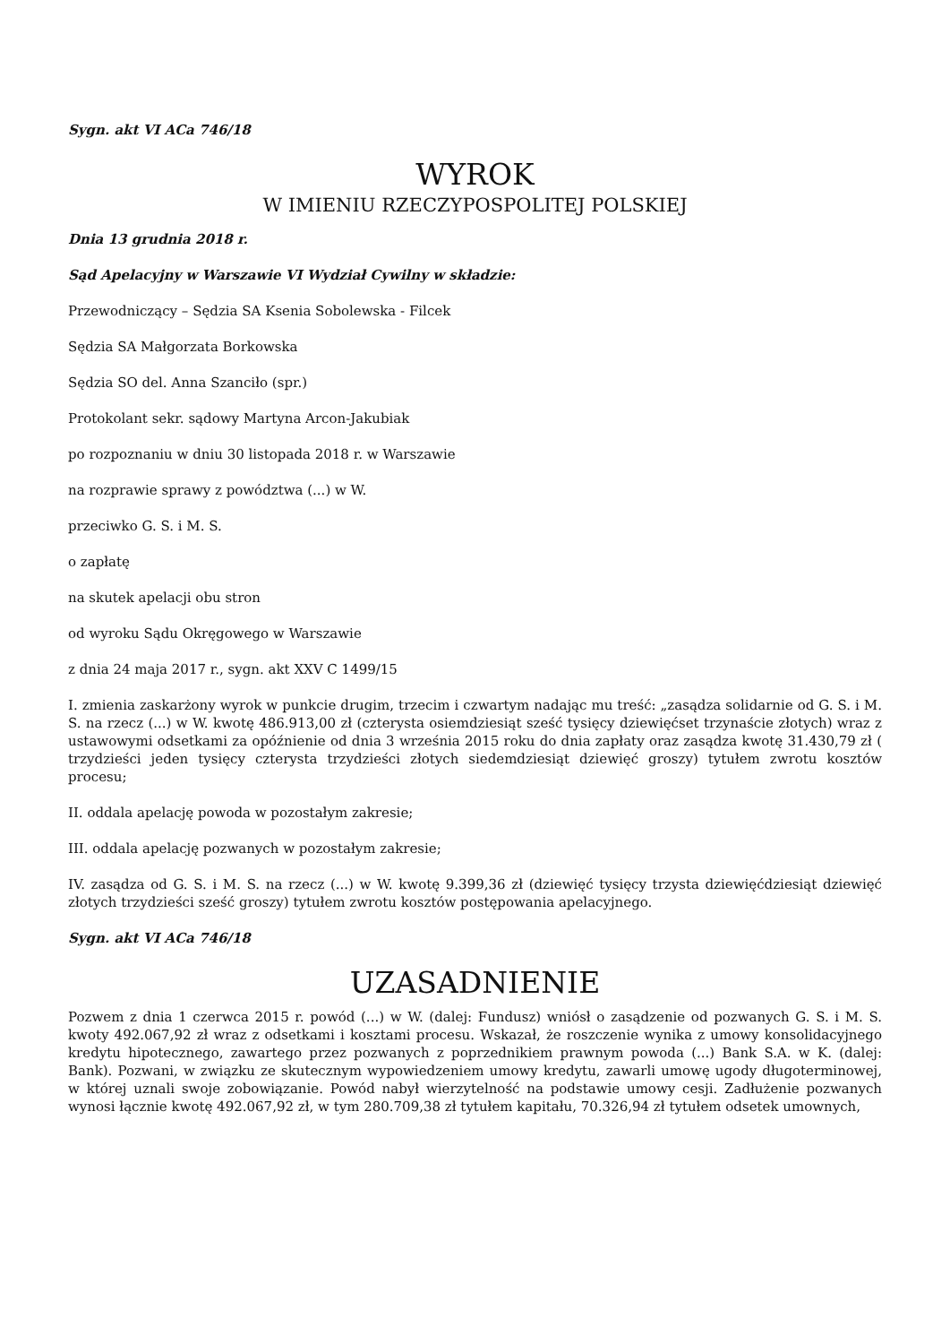Sygn. akt VI ACa 746/18
WYROK
W IMIENIU RZECZYPOSPOLITEJ POLSKIEJ
Dnia 13 grudnia 2018 r.
Sąd Apelacyjny w Warszawie VI Wydział Cywilny w składzie:
Przewodniczący – Sędzia SA Ksenia Sobolewska - Filcek
Sędzia SA Małgorzata Borkowska
Sędzia SO del. Anna Szanciło (spr.)
Protokolant sekr. sądowy Martyna Arcon-Jakubiak
po rozpoznaniu w dniu 30 listopada 2018 r. w Warszawie
na rozprawie sprawy z powództwa (...) w W.
przeciwko G. S. i M. S.
o zapłatę
na skutek apelacji obu stron
od wyroku Sądu Okręgowego w Warszawie
z dnia 24 maja 2017 r., sygn. akt XXV C 1499/15
I. zmienia zaskarżony wyrok w punkcie drugim, trzecim i czwartym nadając mu treść: „zasądza solidarnie od G. S. i M. S. na rzecz (...) w W. kwotę 486.913,00 zł (czterysta osiemdziesiąt sześć tysięcy dziewięćset trzynaście złotych) wraz z ustawowymi odsetkami za opóźnienie od dnia 3 września 2015 roku do dnia zapłaty oraz zasądza kwotę 31.430,79 zł ( trzydzieści jeden tysięcy czterysta trzydzieści złotych siedemdziesiąt dziewięć groszy) tytułem zwrotu kosztów procesu;
II. oddala apelację powoda w pozostałym zakresie;
III. oddala apelację pozwanych w pozostałym zakresie;
IV. zasądza od G. S. i M. S. na rzecz (...) w W. kwotę 9.399,36 zł (dziewięć tysięcy trzysta dziewięćdziesiąt dziewięć złotych trzydzieści sześć groszy) tytułem zwrotu kosztów postępowania apelacyjnego.
Sygn. akt VI ACa 746/18
UZASADNIENIE
Pozwem z dnia 1 czerwca 2015 r. powód (...) w W. (dalej: Fundusz) wniósł o zasądzenie od pozwanych G. S. i M. S. kwoty 492.067,92 zł wraz z odsetkami i kosztami procesu. Wskazał, że roszczenie wynika z umowy konsolidacyjnego kredytu hipotecznego, zawartego przez pozwanych z poprzednikiem prawnym powoda (...) Bank S.A. w K. (dalej: Bank). Pozwani, w związku ze skutecznym wypowiedzeniem umowy kredytu, zawarli umowę ugody długoterminowej, w której uznali swoje zobowiązanie. Powód nabył wierzytelność na podstawie umowy cesji. Zadłużenie pozwanych wynosi łącznie kwotę 492.067,92 zł, w tym 280.709,38 zł tytułem kapitału, 70.326,94 zł tytułem odsetek umownych,